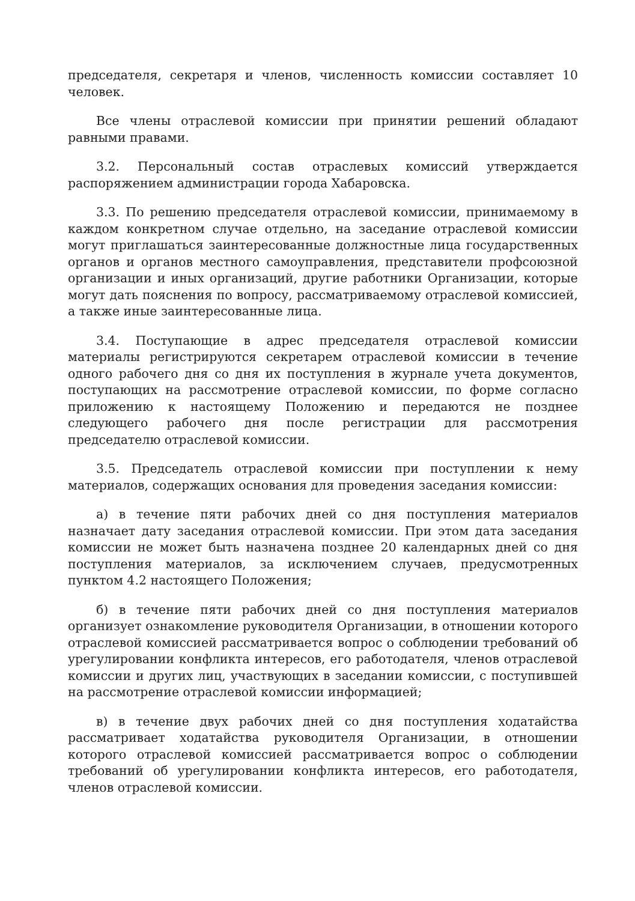председателя, секретаря и членов, численность комиссии составляет 10 человек.
Все члены отраслевой комиссии при принятии решений обладают равными правами.
3.2. Персональный состав отраслевых комиссий утверждается распоряжением администрации города Хабаровска.
3.3. По решению председателя отраслевой комиссии, принимаемому в каждом конкретном случае отдельно, на заседание отраслевой комиссии могут приглашаться заинтересованные должностные лица государственных органов и органов местного самоуправления, представители профсоюзной организации и иных организаций, другие работники Организации, которые могут дать пояснения по вопросу, рассматриваемому отраслевой комиссией, а также иные заинтересованные лица.
3.4. Поступающие в адрес председателя отраслевой комиссии материалы регистрируются секретарем отраслевой комиссии в течение одного рабочего дня со дня их поступления в журнале учета документов, поступающих на рассмотрение отраслевой комиссии, по форме согласно приложению к настоящему Положению и передаются не позднее следующего рабочего дня после регистрации для рассмотрения председателю отраслевой комиссии.
3.5. Председатель отраслевой комиссии при поступлении к нему материалов, содержащих основания для проведения заседания комиссии:
а) в течение пяти рабочих дней со дня поступления материалов назначает дату заседания отраслевой комиссии. При этом дата заседания комиссии не может быть назначена позднее 20 календарных дней со дня поступления материалов, за исключением случаев, предусмотренных пунктом 4.2 настоящего Положения;
б) в течение пяти рабочих дней со дня поступления материалов организует ознакомление руководителя Организации, в отношении которого отраслевой комиссией рассматривается вопрос о соблюдении требований об урегулировании конфликта интересов, его работодателя, членов отраслевой комиссии и других лиц, участвующих в заседании комиссии, с поступившей на рассмотрение отраслевой комиссии информацией;
в) в течение двух рабочих дней со дня поступления ходатайства рассматривает ходатайства руководителя Организации, в отношении которого отраслевой комиссией рассматривается вопрос о соблюдении требований об урегулировании конфликта интересов, его работодателя, членов отраслевой комиссии.